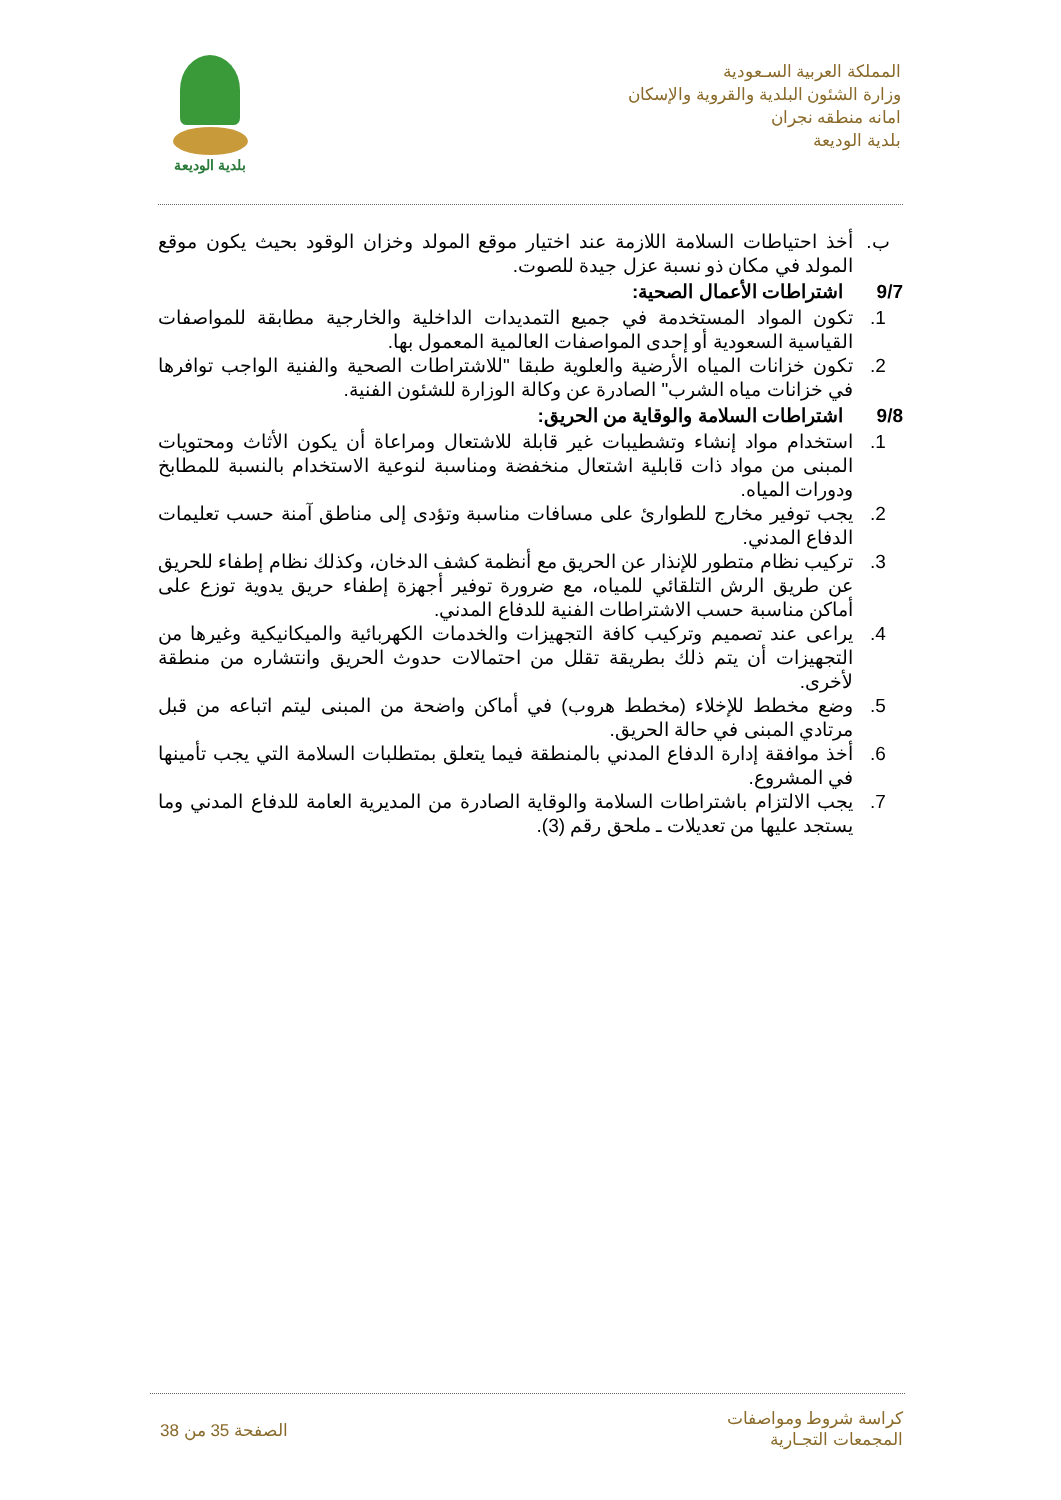المملكة العربية السـعودية
وزارة الشئون البلدية والقروية والإسكان
امانه منطقه نجران
بلدية الوديعة
بلدية الوديعة
ب. أخذ احتياطات السلامة اللازمة عند اختيار موقع المولد وخزان الوقود بحيث يكون موقع المولد في مكان ذو نسبة عزل جيدة للصوت.
9/7 اشتراطات الأعمال الصحية:
1. تكون المواد المستخدمة في جميع التمديدات الداخلية والخارجية مطابقة للمواصفات القياسية السعودية أو إحدى المواصفات العالمية المعمول بها.
2. تكون خزانات المياه الأرضية والعلوية طبقا "للاشتراطات الصحية والفنية الواجب توافرها في خزانات مياه الشرب" الصادرة عن وكالة الوزارة للشئون الفنية.
9/8 اشتراطات السلامة والوقاية من الحريق:
1. استخدام مواد إنشاء وتشطيبات غير قابلة للاشتعال ومراعاة أن يكون الأثاث ومحتويات المبنى من مواد ذات قابلية اشتعال منخفضة ومناسبة لنوعية الاستخدام بالنسبة للمطابخ ودورات المياه.
2. يجب توفير مخارج للطوارئ على مسافات مناسبة وتؤدى إلى مناطق آمنة حسب تعليمات الدفاع المدني.
3. تركيب نظام متطور للإنذار عن الحريق مع أنظمة كشف الدخان، وكذلك نظام إطفاء للحريق عن طريق الرش التلقائي للمياه، مع ضرورة توفير أجهزة إطفاء حريق يدوية توزع على أماكن مناسبة حسب الاشتراطات الفنية للدفاع المدني.
4. يراعى عند تصميم وتركيب كافة التجهيزات والخدمات الكهربائية والميكانيكية وغيرها من التجهيزات أن يتم ذلك بطريقة تقلل من احتمالات حدوث الحريق وانتشاره من منطقة لأخرى.
5. وضع مخطط للإخلاء (مخطط هروب) في أماكن واضحة من المبنى ليتم اتباعه من قبل مرتادي المبنى في حالة الحريق.
6. أخذ موافقة إدارة الدفاع المدني بالمنطقة فيما يتعلق بمتطلبات السلامة التي يجب تأمينها في المشروع.
7. يجب الالتزام باشتراطات السلامة والوقاية الصادرة من المديرية العامة للدفاع المدني وما يستجد عليها من تعديلات ـ ملحق رقم (3).
كراسة شروط ومواصفات
المجمعات التجـارية
الصفحة 35 من 38